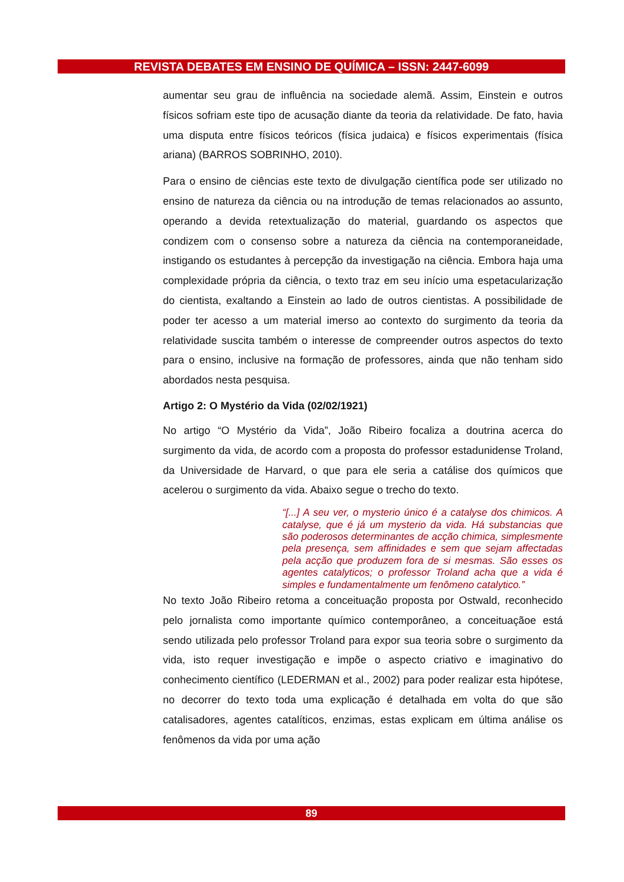REVISTA DEBATES EM ENSINO DE QUÍMICA – ISSN: 2447-6099
aumentar seu grau de influência na sociedade alemã. Assim, Einstein e outros físicos sofriam este tipo de acusação diante da teoria da relatividade. De fato, havia uma disputa entre físicos teóricos (física judaica) e físicos experimentais (física ariana) (BARROS SOBRINHO, 2010).
Para o ensino de ciências este texto de divulgação científica pode ser utilizado no ensino de natureza da ciência ou na introdução de temas relacionados ao assunto, operando a devida retextualização do material, guardando os aspectos que condizem com o consenso sobre a natureza da ciência na contemporaneidade, instigando os estudantes à percepção da investigação na ciência. Embora haja uma complexidade própria da ciência, o texto traz em seu início uma espetacularização do cientista, exaltando a Einstein ao lado de outros cientistas. A possibilidade de poder ter acesso a um material imerso ao contexto do surgimento da teoria da relatividade suscita também o interesse de compreender outros aspectos do texto para o ensino, inclusive na formação de professores, ainda que não tenham sido abordados nesta pesquisa.
Artigo 2: O Mystério da Vida (02/02/1921)
No artigo “O Mystério da Vida”, João Ribeiro focaliza a doutrina acerca do surgimento da vida, de acordo com a proposta do professor estadunidense Troland, da Universidade de Harvard, o que para ele seria a catálise dos químicos que acelerou o surgimento da vida. Abaixo segue o trecho do texto.
“[...] A seu ver, o mysterio único é a catalyse dos chimicos. A catalyse, que é já um mysterio da vida. Há substancias que são poderosos determinantes de acção chimica, simplesmente pela presença, sem affinidades e sem que sejam affectadas pela acção que produzem fora de si mesmas. São esses os agentes catalyticos; o professor Troland acha que a vida é simples e fundamentalmente um fenômeno catalytico.”
No texto João Ribeiro retoma a conceituação proposta por Ostwald, reconhecido pelo jornalista como importante químico contemporâneo, a conceituaçãoe está sendo utilizada pelo professor Troland para expor sua teoria sobre o surgimento da vida, isto requer investigação e impõe o aspecto criativo e imaginativo do conhecimento científico (LEDERMAN et al., 2002) para poder realizar esta hipótese, no decorrer do texto toda uma explicação é detalhada em volta do que são catalisadores, agentes catalíticos, enzimas, estas explicam em última análise os fenômenos da vida por uma ação
89